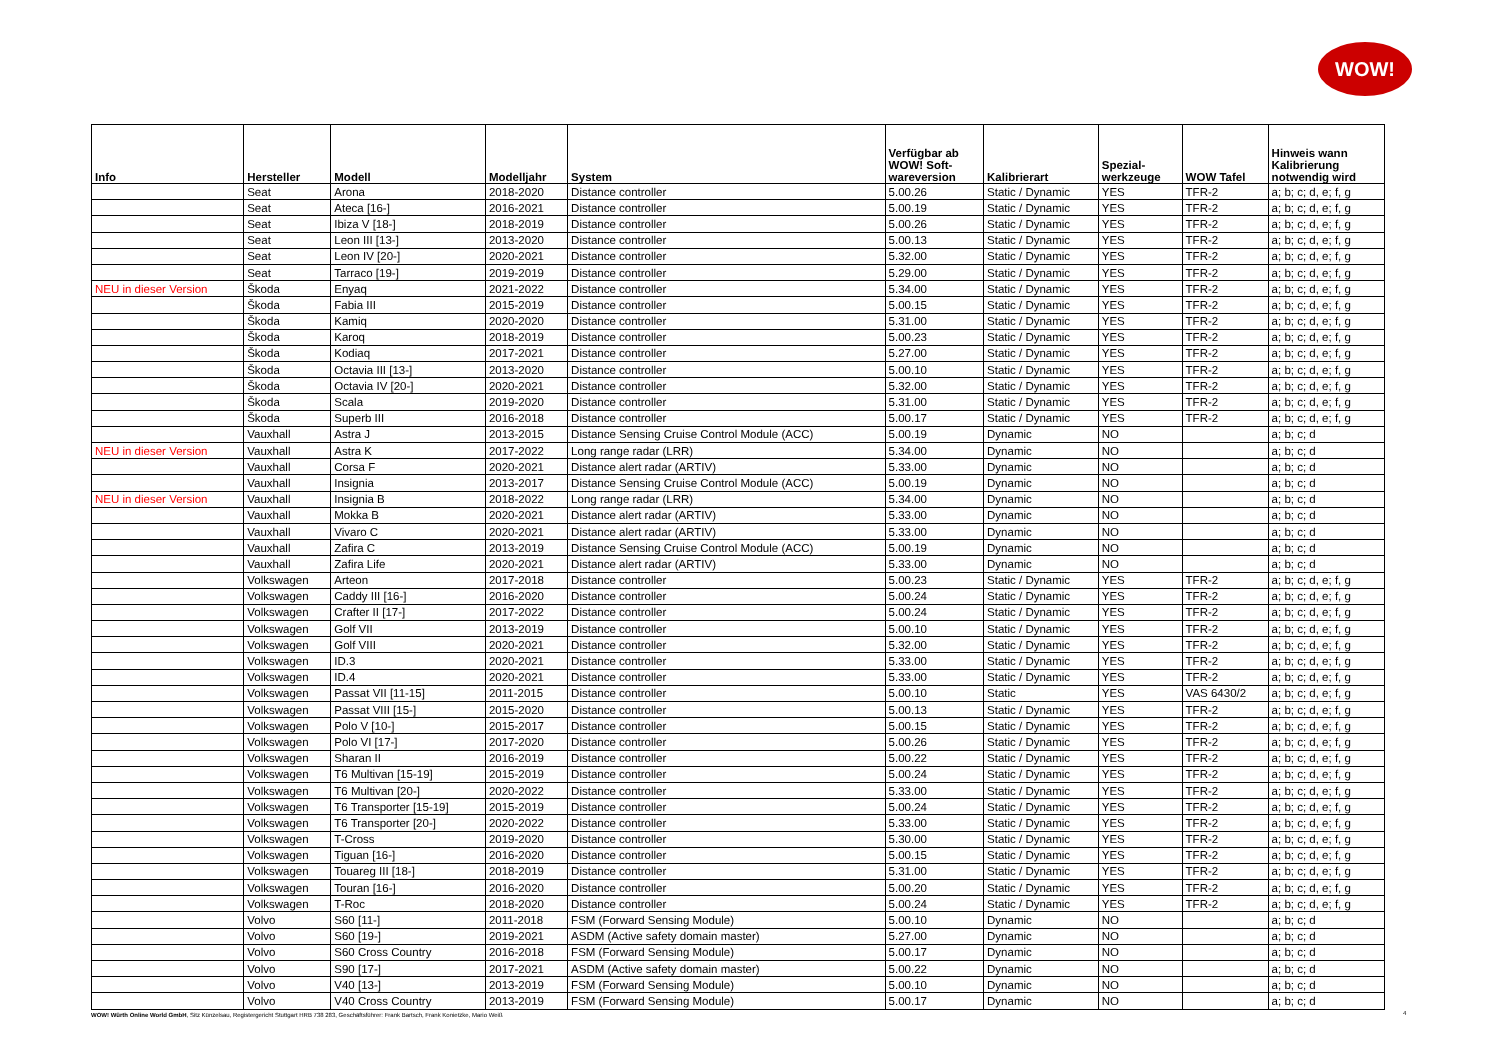WOW!
| Info | Hersteller | Modell | Modelljahr | System | Verfügbar ab WOW! Soft- wareversion | Kalibrierart | Spezial- werkzeuge | WOW Tafel | Hinweis wann Kalibrierung notwendig wird |
| --- | --- | --- | --- | --- | --- | --- | --- | --- | --- |
| | Seat | Arona | 2018-2020 | Distance controller | 5.00.26 | Static / Dynamic | YES | TFR-2 | a; b; c; d, e; f, g |
| | Seat | Ateca [16-] | 2016-2021 | Distance controller | 5.00.19 | Static / Dynamic | YES | TFR-2 | a; b; c; d, e; f, g |
| | Seat | Ibiza V [18-] | 2018-2019 | Distance controller | 5.00.26 | Static / Dynamic | YES | TFR-2 | a; b; c; d, e; f, g |
| | Seat | Leon III [13-] | 2013-2020 | Distance controller | 5.00.13 | Static / Dynamic | YES | TFR-2 | a; b; c; d, e; f, g |
| | Seat | Leon IV [20-] | 2020-2021 | Distance controller | 5.32.00 | Static / Dynamic | YES | TFR-2 | a; b; c; d, e; f, g |
| | Seat | Tarraco [19-] | 2019-2019 | Distance controller | 5.29.00 | Static / Dynamic | YES | TFR-2 | a; b; c; d, e; f, g |
| NEU in dieser Version | Škoda | Enyaq | 2021-2022 | Distance controller | 5.34.00 | Static / Dynamic | YES | TFR-2 | a; b; c; d, e; f, g |
| | Škoda | Fabia III | 2015-2019 | Distance controller | 5.00.15 | Static / Dynamic | YES | TFR-2 | a; b; c; d, e; f, g |
| | Škoda | Kamiq | 2020-2020 | Distance controller | 5.31.00 | Static / Dynamic | YES | TFR-2 | a; b; c; d, e; f, g |
| | Škoda | Karoq | 2018-2019 | Distance controller | 5.00.23 | Static / Dynamic | YES | TFR-2 | a; b; c; d, e; f, g |
| | Škoda | Kodiaq | 2017-2021 | Distance controller | 5.27.00 | Static / Dynamic | YES | TFR-2 | a; b; c; d, e; f, g |
| | Škoda | Octavia III [13-] | 2013-2020 | Distance controller | 5.00.10 | Static / Dynamic | YES | TFR-2 | a; b; c; d, e; f, g |
| | Škoda | Octavia IV [20-] | 2020-2021 | Distance controller | 5.32.00 | Static / Dynamic | YES | TFR-2 | a; b; c; d, e; f, g |
| | Škoda | Scala | 2019-2020 | Distance controller | 5.31.00 | Static / Dynamic | YES | TFR-2 | a; b; c; d, e; f, g |
| | Škoda | Superb III | 2016-2018 | Distance controller | 5.00.17 | Static / Dynamic | YES | TFR-2 | a; b; c; d, e; f, g |
| | Vauxhall | Astra J | 2013-2015 | Distance Sensing Cruise Control Module (ACC) | 5.00.19 | Dynamic | NO | | a; b; c; d |
| NEU in dieser Version | Vauxhall | Astra K | 2017-2022 | Long range radar (LRR) | 5.34.00 | Dynamic | NO | | a; b; c; d |
| | Vauxhall | Corsa F | 2020-2021 | Distance alert radar (ARTIV) | 5.33.00 | Dynamic | NO | | a; b; c; d |
| | Vauxhall | Insignia | 2013-2017 | Distance Sensing Cruise Control Module (ACC) | 5.00.19 | Dynamic | NO | | a; b; c; d |
| NEU in dieser Version | Vauxhall | Insignia B | 2018-2022 | Long range radar (LRR) | 5.34.00 | Dynamic | NO | | a; b; c; d |
| | Vauxhall | Mokka B | 2020-2021 | Distance alert radar (ARTIV) | 5.33.00 | Dynamic | NO | | a; b; c; d |
| | Vauxhall | Vivaro C | 2020-2021 | Distance alert radar (ARTIV) | 5.33.00 | Dynamic | NO | | a; b; c; d |
| | Vauxhall | Zafira C | 2013-2019 | Distance Sensing Cruise Control Module (ACC) | 5.00.19 | Dynamic | NO | | a; b; c; d |
| | Vauxhall | Zafira Life | 2020-2021 | Distance alert radar (ARTIV) | 5.33.00 | Dynamic | NO | | a; b; c; d |
| | Volkswagen | Arteon | 2017-2018 | Distance controller | 5.00.23 | Static / Dynamic | YES | TFR-2 | a; b; c; d, e; f, g |
| | Volkswagen | Caddy III [16-] | 2016-2020 | Distance controller | 5.00.24 | Static / Dynamic | YES | TFR-2 | a; b; c; d, e; f, g |
| | Volkswagen | Crafter II [17-] | 2017-2022 | Distance controller | 5.00.24 | Static / Dynamic | YES | TFR-2 | a; b; c; d, e; f, g |
| | Volkswagen | Golf VII | 2013-2019 | Distance controller | 5.00.10 | Static / Dynamic | YES | TFR-2 | a; b; c; d, e; f, g |
| | Volkswagen | Golf VIII | 2020-2021 | Distance controller | 5.32.00 | Static / Dynamic | YES | TFR-2 | a; b; c; d, e; f, g |
| | Volkswagen | ID.3 | 2020-2021 | Distance controller | 5.33.00 | Static / Dynamic | YES | TFR-2 | a; b; c; d, e; f, g |
| | Volkswagen | ID.4 | 2020-2021 | Distance controller | 5.33.00 | Static / Dynamic | YES | TFR-2 | a; b; c; d, e; f, g |
| | Volkswagen | Passat VII [11-15] | 2011-2015 | Distance controller | 5.00.10 | Static | YES | VAS 6430/2 | a; b; c; d, e; f, g |
| | Volkswagen | Passat VIII [15-] | 2015-2020 | Distance controller | 5.00.13 | Static / Dynamic | YES | TFR-2 | a; b; c; d, e; f, g |
| | Volkswagen | Polo V [10-] | 2015-2017 | Distance controller | 5.00.15 | Static / Dynamic | YES | TFR-2 | a; b; c; d, e; f, g |
| | Volkswagen | Polo VI [17-] | 2017-2020 | Distance controller | 5.00.26 | Static / Dynamic | YES | TFR-2 | a; b; c; d, e; f, g |
| | Volkswagen | Sharan II | 2016-2019 | Distance controller | 5.00.22 | Static / Dynamic | YES | TFR-2 | a; b; c; d, e; f, g |
| | Volkswagen | T6 Multivan [15-19] | 2015-2019 | Distance controller | 5.00.24 | Static / Dynamic | YES | TFR-2 | a; b; c; d, e; f, g |
| | Volkswagen | T6 Multivan [20-] | 2020-2022 | Distance controller | 5.33.00 | Static / Dynamic | YES | TFR-2 | a; b; c; d, e; f, g |
| | Volkswagen | T6 Transporter [15-19] | 2015-2019 | Distance controller | 5.00.24 | Static / Dynamic | YES | TFR-2 | a; b; c; d, e; f, g |
| | Volkswagen | T6 Transporter [20-] | 2020-2022 | Distance controller | 5.33.00 | Static / Dynamic | YES | TFR-2 | a; b; c; d, e; f, g |
| | Volkswagen | T-Cross | 2019-2020 | Distance controller | 5.30.00 | Static / Dynamic | YES | TFR-2 | a; b; c; d, e; f, g |
| | Volkswagen | Tiguan [16-] | 2016-2020 | Distance controller | 5.00.15 | Static / Dynamic | YES | TFR-2 | a; b; c; d, e; f, g |
| | Volkswagen | Touareg III [18-] | 2018-2019 | Distance controller | 5.31.00 | Static / Dynamic | YES | TFR-2 | a; b; c; d, e; f, g |
| | Volkswagen | Touran [16-] | 2016-2020 | Distance controller | 5.00.20 | Static / Dynamic | YES | TFR-2 | a; b; c; d, e; f, g |
| | Volkswagen | T-Roc | 2018-2020 | Distance controller | 5.00.24 | Static / Dynamic | YES | TFR-2 | a; b; c; d, e; f, g |
| | Volvo | S60 [11-] | 2011-2018 | FSM (Forward Sensing Module) | 5.00.10 | Dynamic | NO | | a; b; c; d |
| | Volvo | S60 [19-] | 2019-2021 | ASDM (Active safety domain master) | 5.27.00 | Dynamic | NO | | a; b; c; d |
| | Volvo | S60 Cross Country | 2016-2018 | FSM (Forward Sensing Module) | 5.00.17 | Dynamic | NO | | a; b; c; d |
| | Volvo | S90 [17-] | 2017-2021 | ASDM (Active safety domain master) | 5.00.22 | Dynamic | NO | | a; b; c; d |
| | Volvo | V40 [13-] | 2013-2019 | FSM (Forward Sensing Module) | 5.00.10 | Dynamic | NO | | a; b; c; d |
| | Volvo | V40 Cross Country | 2013-2019 | FSM (Forward Sensing Module) | 5.00.17 | Dynamic | NO | | a; b; c; d |
WOW! Würth Online World GmbH, Sitz Künzelsau, Registergericht Stuttgart HRB 738 283, Geschäftsführer: Frank Bartsch, Frank Konietzke, Mario Weiß
4